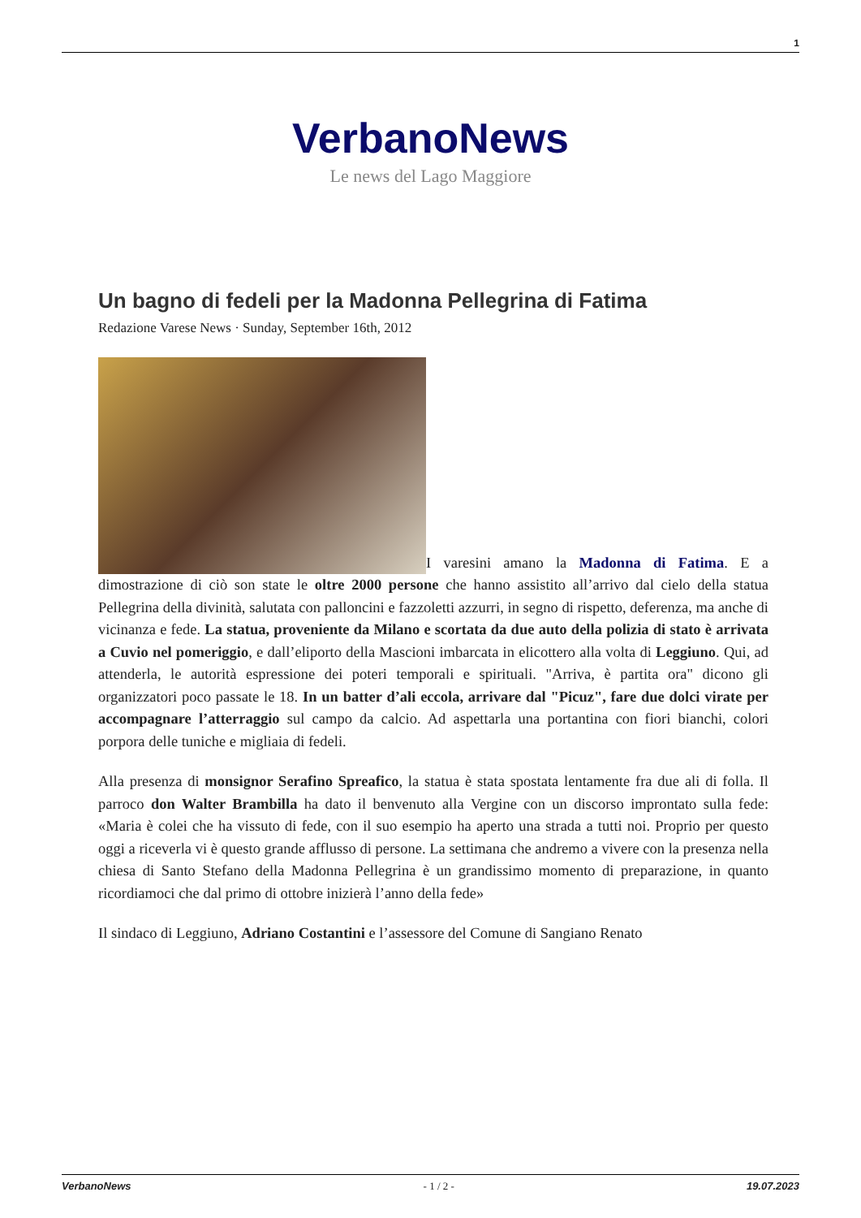1
VerbanoNews
Le news del Lago Maggiore
Un bagno di fedeli per la Madonna Pellegrina di Fatima
Redazione Varese News · Sunday, September 16th, 2012
I varesini amano la Madonna di Fatima. E a dimostrazione di ciò son state le oltre 2000 persone che hanno assistito all’arrivo dal cielo della statua Pellegrina della divinità, salutata con palloncini e fazzoletti azzurri, in segno di rispetto, deferenza, ma anche di vicinanza e fede. La statua, proveniente da Milano e scortata da due auto della polizia di stato è arrivata a Cuvio nel pomeriggio, e dall’eliporto della Mascioni imbarcata in elicottero alla volta di Leggiuno. Qui, ad attenderla, le autorità espressione dei poteri temporali e spirituali. "Arriva, è partita ora" dicono gli organizzatori poco passate le 18. In un batter d’ali eccola, arrivare dal "Picuz", fare due dolci virate per accompagnare l’atterraggio sul campo da calcio. Ad aspettarla una portantina con fiori bianchi, colori porpora delle tuniche e migliaia di fedeli.
Alla presenza di monsignor Serafino Spreafico, la statua è stata spostata lentamente fra due ali di folla. Il parroco don Walter Brambilla ha dato il benvenuto alla Vergine con un discorso improntato sulla fede: «Maria è colei che ha vissuto di fede, con il suo esempio ha aperto una strada a tutti noi. Proprio per questo oggi a riceverla vi è questo grande afflusso di persone. La settimana che andremo a vivere con la presenza nella chiesa di Santo Stefano della Madonna Pellegrina è un grandissimo momento di preparazione, in quanto ricordiamoci che dal primo di ottobre inizierà l’anno della fede»
Il sindaco di Leggiuno, Adriano Costantini e l’assessore del Comune di Sangiano Renato
VerbanoNews - 1 / 2 - 19.07.2023